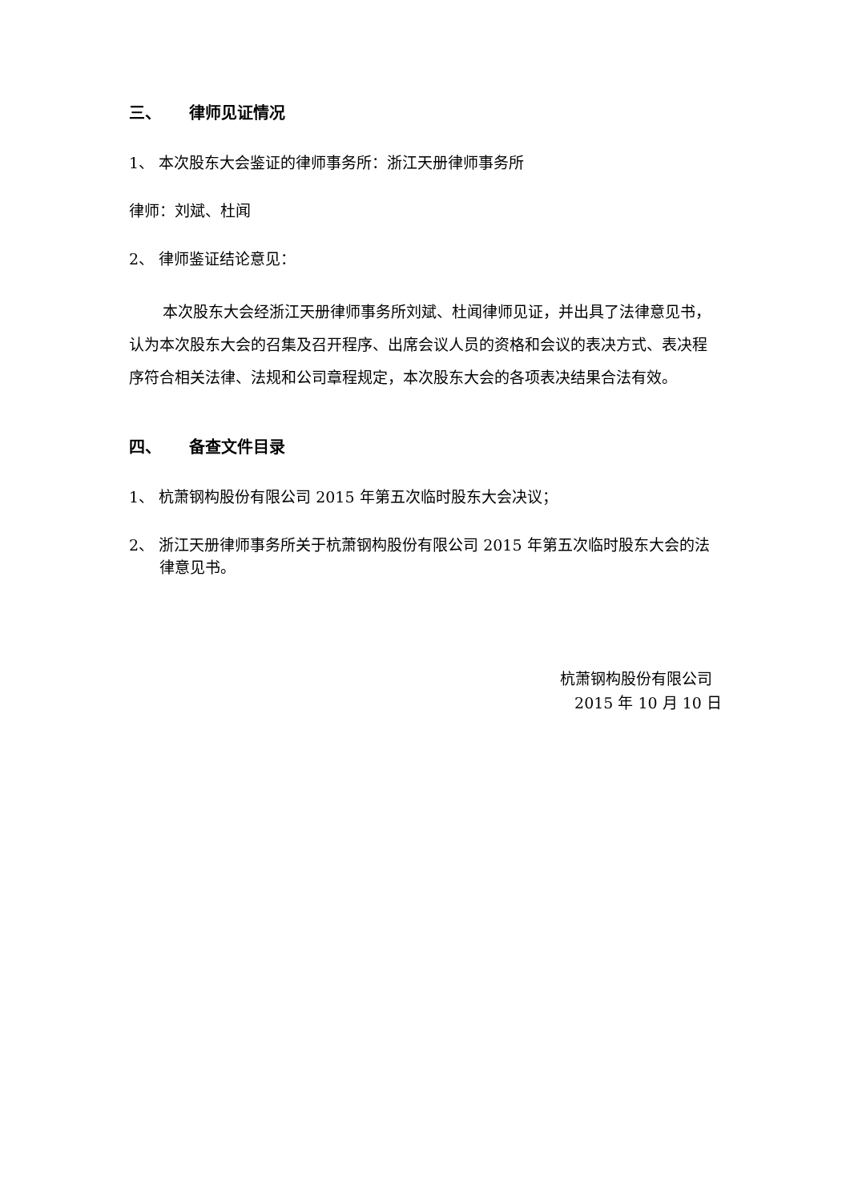三、 律师见证情况
1、 本次股东大会鉴证的律师事务所：浙江天册律师事务所
律师：刘斌、杜闻
2、 律师鉴证结论意见：
本次股东大会经浙江天册律师事务所刘斌、杜闻律师见证，并出具了法律意见书，认为本次股东大会的召集及召开程序、出席会议人员的资格和会议的表决方式、表决程序符合相关法律、法规和公司章程规定，本次股东大会的各项表决结果合法有效。
四、 备查文件目录
1、 杭萧钢构股份有限公司 2015 年第五次临时股东大会决议；
2、 浙江天册律师事务所关于杭萧钢构股份有限公司 2015 年第五次临时股东大会的法律意见书。
杭萧钢构股份有限公司
2015 年 10 月 10 日